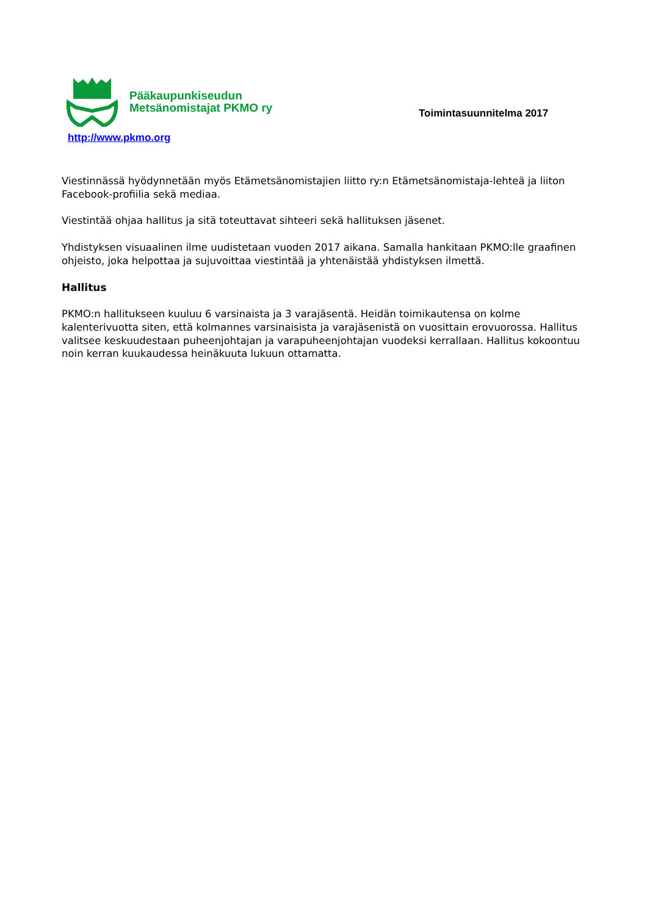Pääkaupunkiseudun
Metsänomistajat PKMO ry
Toimintasuunnitelma 2017
http://www.pkmo.org
Viestinnässä hyödynnetään myös Etämetsänomistajien liitto ry:n Etämetsänomistaja-lehteä ja liiton Facebook-profiilia sekä mediaa.
Viestintää ohjaa hallitus ja sitä toteuttavat sihteeri sekä hallituksen jäsenet.
Yhdistyksen visuaalinen ilme uudistetaan vuoden 2017 aikana. Samalla hankitaan PKMO:lle graafinen ohjeisto, joka helpottaa ja sujuvoittaa viestintää ja yhtenäistää yhdistyksen ilmettä.
Hallitus
PKMO:n hallitukseen kuuluu 6 varsinaista ja 3 varajäsentä. Heidän toimikautensa on kolme kalenterivuotta siten, että kolmannes varsinaisista ja varajäsenistä on vuosittain erovuorossa. Hallitus valitsee keskuudestaan puheenjohtajan ja varapuheenjohtajan vuodeksi kerrallaan. Hallitus kokoontuu noin kerran kuukaudessa heinäkuuta lukuun ottamatta.